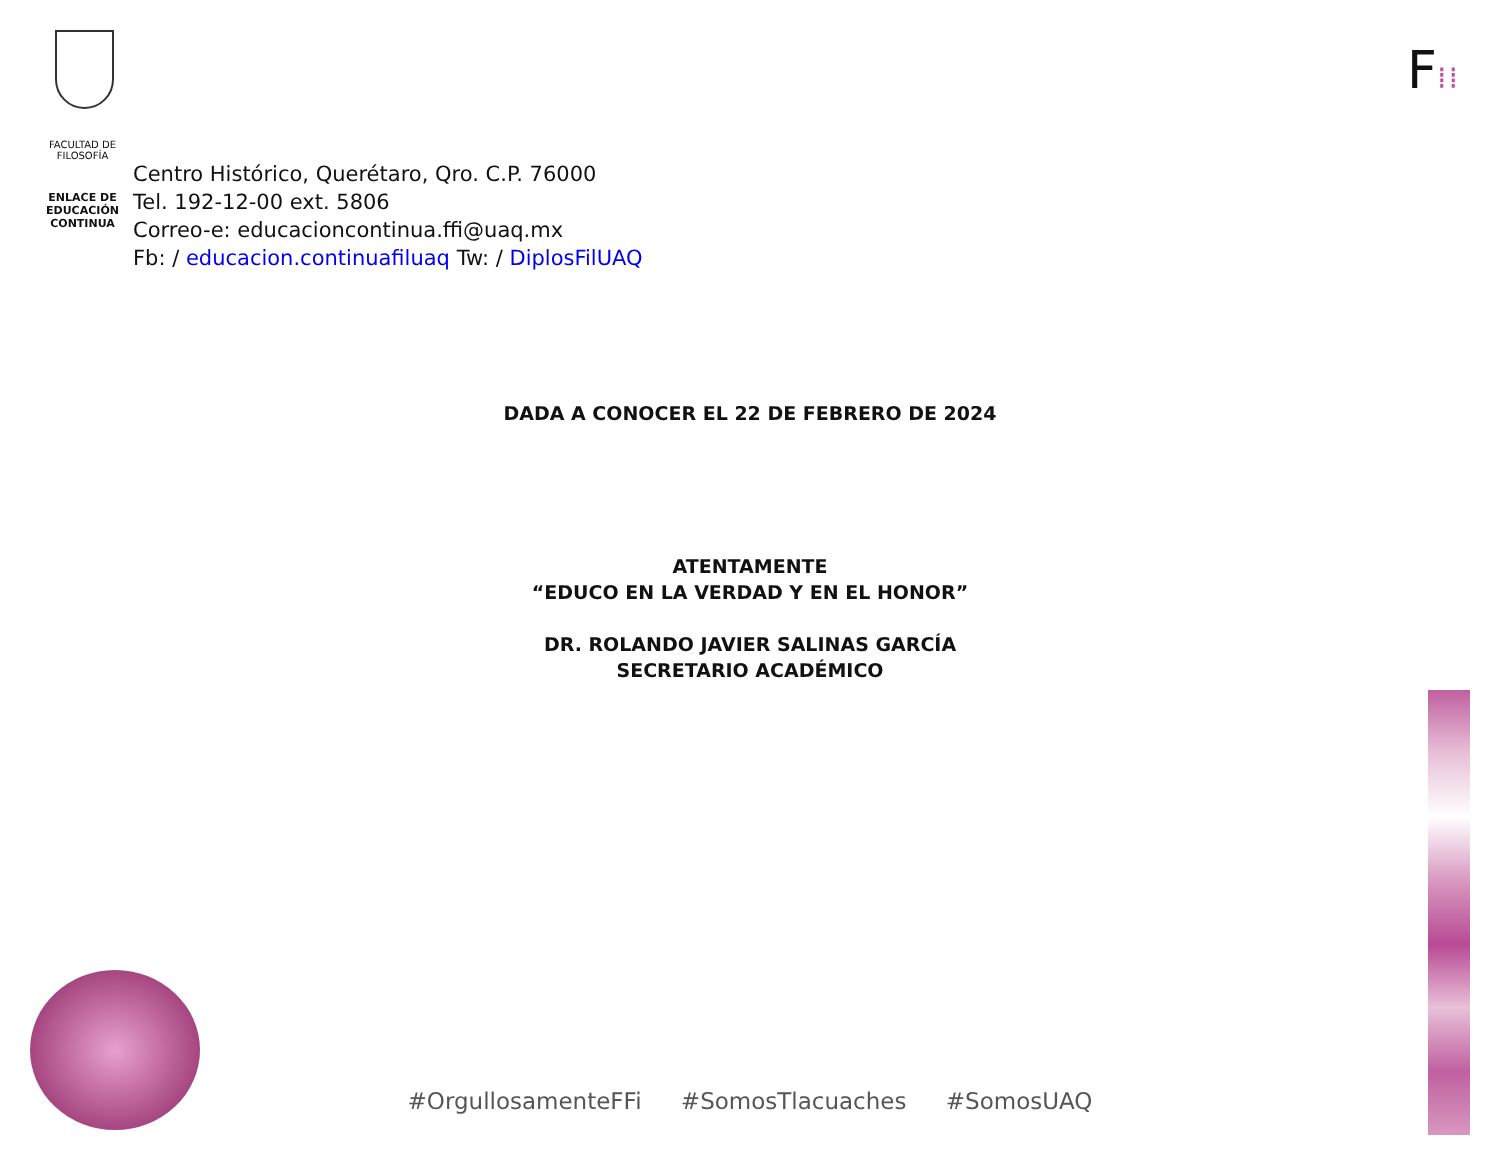FACULTAD DE
FILOSOFÍA
ENLACE DE
EDUCACIÓN
CONTINUA
Centro Histórico, Querétaro, Qro. C.P. 76000
Tel. 192-12-00 ext. 5806
Correo-e: educacioncontinua.ffi@uaq.mx
Fb: / educacion.continuafiluaq Tw: / DiplosFilUAQ
F⁞⁞
DADA A CONOCER EL 22 DE FEBRERO DE 2024
ATENTAMENTE
“EDUCO EN LA VERDAD Y EN EL HONOR”
DR. ROLANDO JAVIER SALINAS GARCÍA
SECRETARIO ACADÉMICO
#OrgullosamenteFFi #SomosTlacuaches #SomosUAQ